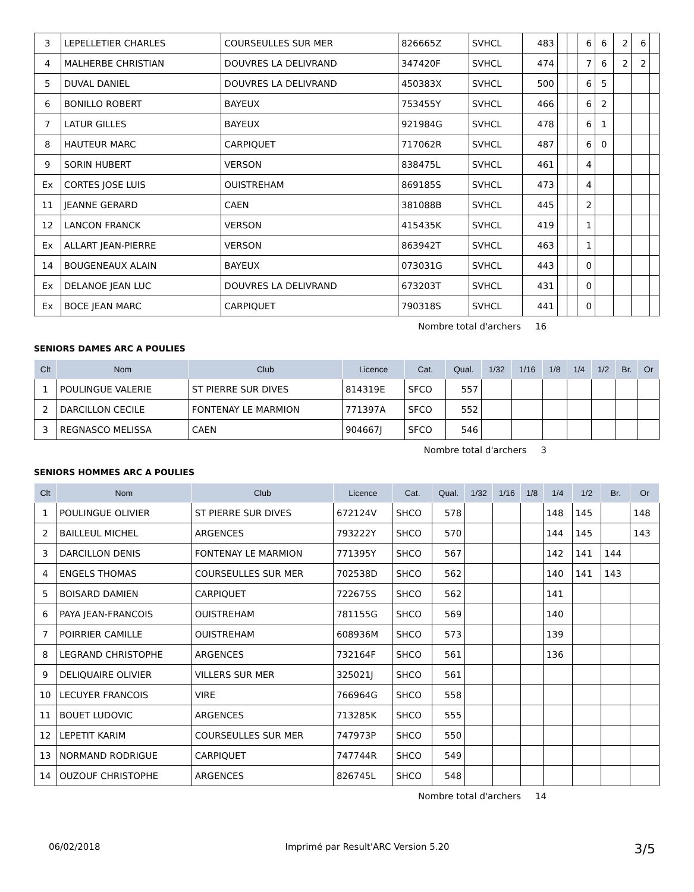| 3 | LEPELLETIER CHARLES | COURSEULLES SUR MER | 826665Z | SVHCL | 483 | | | 6 | 6 | 2 | 6 | |
| 4 | MALHERBE CHRISTIAN | DOUVRES LA DELIVRAND | 347420F | SVHCL | 474 | | | 7 | 6 | 2 | 2 | |
| 5 | DUVAL DANIEL | DOUVRES LA DELIVRAND | 450383X | SVHCL | 500 | | | 6 | 5 | | | |
| 6 | BONILLO ROBERT | BAYEUX | 753455Y | SVHCL | 466 | | | 6 | 2 | | | |
| 7 | LATUR GILLES | BAYEUX | 921984G | SVHCL | 478 | | | 6 | 1 | | | |
| 8 | HAUTEUR MARC | CARPIQUET | 717062R | SVHCL | 487 | | | 6 | 0 | | | |
| 9 | SORIN HUBERT | VERSON | 838475L | SVHCL | 461 | | | 4 | | | | |
| Ex | CORTES JOSE LUIS | OUISTREHAM | 869185S | SVHCL | 473 | | | 4 | | | | |
| 11 | JEANNE GERARD | CAEN | 381088B | SVHCL | 445 | | | 2 | | | | |
| 12 | LANCON FRANCK | VERSON | 415435K | SVHCL | 419 | | | 1 | | | | |
| Ex | ALLART JEAN-PIERRE | VERSON | 863942T | SVHCL | 463 | | | 1 | | | | |
| 14 | BOUGENEAUX ALAIN | BAYEUX | 073031G | SVHCL | 443 | | | 0 | | | | |
| Ex | DELANOE JEAN LUC | DOUVRES LA DELIVRAND | 673203T | SVHCL | 431 | | | 0 | | | | |
| Ex | BOCE JEAN MARC | CARPIQUET | 790318S | SVHCL | 441 | | | 0 | | | | |
Nombre total d'archers 16
SENIORS DAMES ARC A POULIES
| Clt | Nom | Club | Licence | Cat. | Qual. | 1/32 | 1/16 | 1/8 | 1/4 | 1/2 | Br. | Or |
| --- | --- | --- | --- | --- | --- | --- | --- | --- | --- | --- | --- | --- |
| 1 | POULINGUE VALERIE | ST PIERRE SUR DIVES | 814319E | SFCO | 557 | | | | | | | |
| 2 | DARCILLON CECILE | FONTENAY LE MARMION | 771397A | SFCO | 552 | | | | | | | |
| 3 | REGNASCO MELISSA | CAEN | 904667J | SFCO | 546 | | | | | | | |
Nombre total d'archers 3
SENIORS HOMMES ARC A POULIES
| Clt | Nom | Club | Licence | Cat. | Qual. | 1/32 | 1/16 | 1/8 | 1/4 | 1/2 | Br. | Or |
| --- | --- | --- | --- | --- | --- | --- | --- | --- | --- | --- | --- | --- |
| 1 | POULINGUE OLIVIER | ST PIERRE SUR DIVES | 672124V | SHCO | 578 | | | | 148 | 145 | | 148 |
| 2 | BAILLEUL MICHEL | ARGENCES | 793222Y | SHCO | 570 | | | | 144 | 145 | | 143 |
| 3 | DARCILLON DENIS | FONTENAY LE MARMION | 771395Y | SHCO | 567 | | | | 142 | 141 | 144 | |
| 4 | ENGELS THOMAS | COURSEULLES SUR MER | 702538D | SHCO | 562 | | | | 140 | 141 | 143 | |
| 5 | BOISARD DAMIEN | CARPIQUET | 722675S | SHCO | 562 | | | | 141 | | | |
| 6 | PAYA JEAN-FRANCOIS | OUISTREHAM | 781155G | SHCO | 569 | | | | 140 | | | |
| 7 | POIRRIER CAMILLE | OUISTREHAM | 608936M | SHCO | 573 | | | | 139 | | | |
| 8 | LEGRAND CHRISTOPHE | ARGENCES | 732164F | SHCO | 561 | | | | 136 | | | |
| 9 | DELIQUAIRE OLIVIER | VILLERS SUR MER | 325021J | SHCO | 561 | | | | | | | |
| 10 | LECUYER FRANCOIS | VIRE | 766964G | SHCO | 558 | | | | | | | |
| 11 | BOUET LUDOVIC | ARGENCES | 713285K | SHCO | 555 | | | | | | | |
| 12 | LEPETIT KARIM | COURSEULLES SUR MER | 747973P | SHCO | 550 | | | | | | | |
| 13 | NORMAND RODRIGUE | CARPIQUET | 747744R | SHCO | 549 | | | | | | | |
| 14 | OUZOUF CHRISTOPHE | ARGENCES | 826745L | SHCO | 548 | | | | | | | |
Nombre total d'archers 14
06/02/2018 Imprimé par Result'ARC Version 5.20 3/5